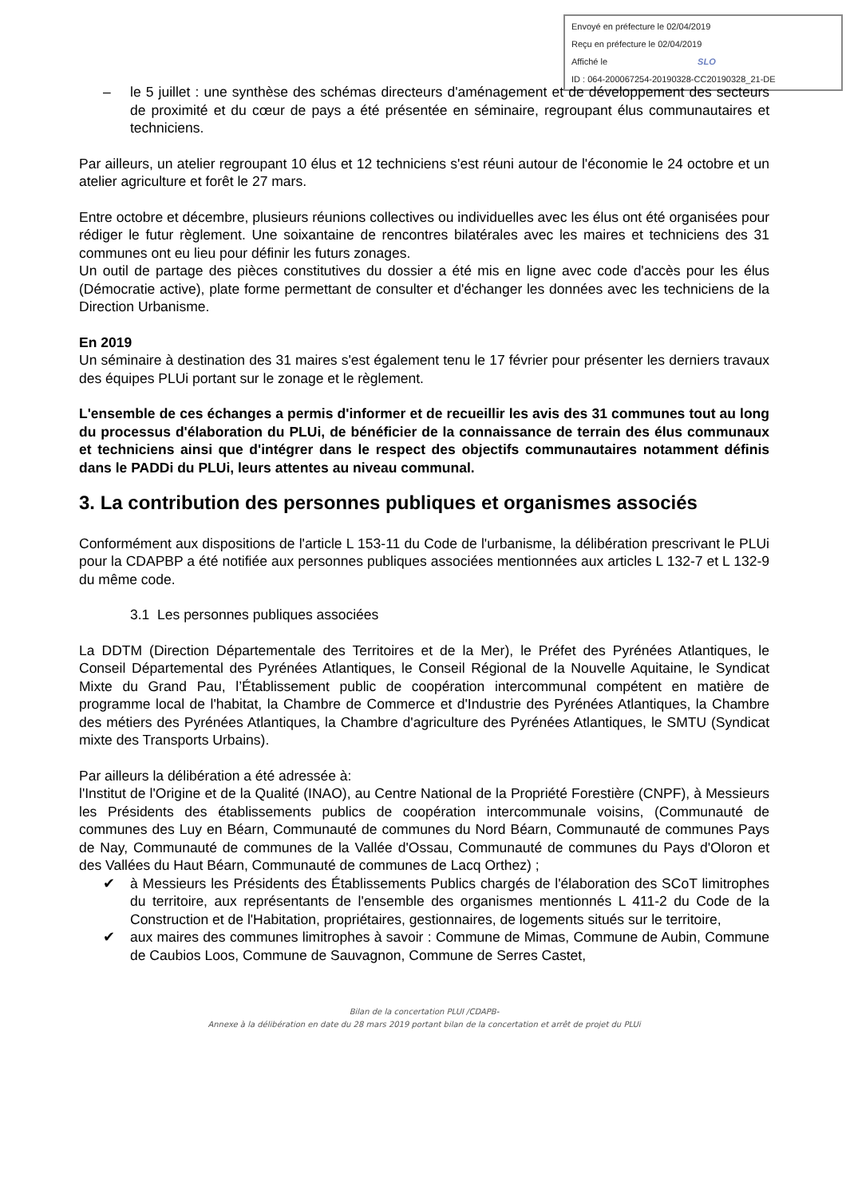Envoyé en préfecture le 02/04/2019
Reçu en préfecture le 02/04/2019
Affiché le SLO
ID : 064-200067254-20190328-CC20190328_21-DE
– le 5 juillet : une synthèse des schémas directeurs d'aménagement et de développement des secteurs de proximité et du cœur de pays a été présentée en séminaire, regroupant élus communautaires et techniciens.
Par ailleurs, un atelier regroupant 10 élus et 12 techniciens s'est réuni autour de l'économie le 24 octobre et un atelier agriculture et forêt le 27 mars.
Entre octobre et décembre, plusieurs réunions collectives ou individuelles avec les élus ont été organisées pour rédiger le futur règlement. Une soixantaine de rencontres bilatérales avec les maires et techniciens des 31 communes ont eu lieu pour définir les futurs zonages.
Un outil de partage des pièces constitutives du dossier a été mis en ligne avec code d'accès pour les élus (Démocratie active), plate forme permettant de consulter et d'échanger les données avec les techniciens de la Direction Urbanisme.
En 2019
Un séminaire à destination des 31 maires s'est également tenu le 17 février pour présenter les derniers travaux des équipes PLUi portant sur le zonage et le règlement.
L'ensemble de ces échanges a permis d'informer et de recueillir les avis des 31 communes tout au long du processus d'élaboration du PLUi, de bénéficier de la connaissance de terrain des élus communaux et techniciens ainsi que d'intégrer dans le respect des objectifs communautaires notamment définis dans le PADDi du PLUi, leurs attentes au niveau communal.
3. La contribution des personnes publiques et organismes associés
Conformément aux dispositions de l'article L 153-11 du Code de l'urbanisme, la délibération prescrivant le PLUi pour la CDAPBP a été notifiée aux personnes publiques associées mentionnées aux articles L 132-7 et L 132-9 du même code.
3.1 Les personnes publiques associées
La DDTM (Direction Départementale des Territoires et de la Mer), le Préfet des Pyrénées Atlantiques, le Conseil Départemental des Pyrénées Atlantiques, le Conseil Régional de la Nouvelle Aquitaine, le Syndicat Mixte du Grand Pau, l’Établissement public de coopération intercommunal compétent en matière de programme local de l'habitat, la Chambre de Commerce et d'Industrie des Pyrénées Atlantiques, la Chambre des métiers des Pyrénées Atlantiques, la Chambre d'agriculture des Pyrénées Atlantiques, le SMTU (Syndicat mixte des Transports Urbains).
Par ailleurs la délibération a été adressée à:
l'Institut de l'Origine et de la Qualité (INAO), au Centre National de la Propriété Forestière (CNPF), à Messieurs les Présidents des établissements publics de coopération intercommunale voisins, (Communauté de communes des Luy en Béarn, Communauté de communes du Nord Béarn, Communauté de communes Pays de Nay, Communauté de communes de la Vallée d'Ossau, Communauté de communes du Pays d'Oloron et des Vallées du Haut Béarn, Communauté de communes de Lacq Orthez) ;
✔ à Messieurs les Présidents des Établissements Publics chargés de l'élaboration des SCoT limitrophes du territoire, aux représentants de l'ensemble des organismes mentionnés L 411-2 du Code de la Construction et de l'Habitation, propriétaires, gestionnaires, de logements situés sur le territoire,
✔ aux maires des communes limitrophes à savoir : Commune de Mimas, Commune de Aubin, Commune de Caubios Loos, Commune de Sauvagnon, Commune de Serres Castet,
Bilan de la concertation PLUI /CDAPB-
Annexe à la délibération en date du 28 mars 2019 portant bilan de la concertation et arrêt de projet du PLUi